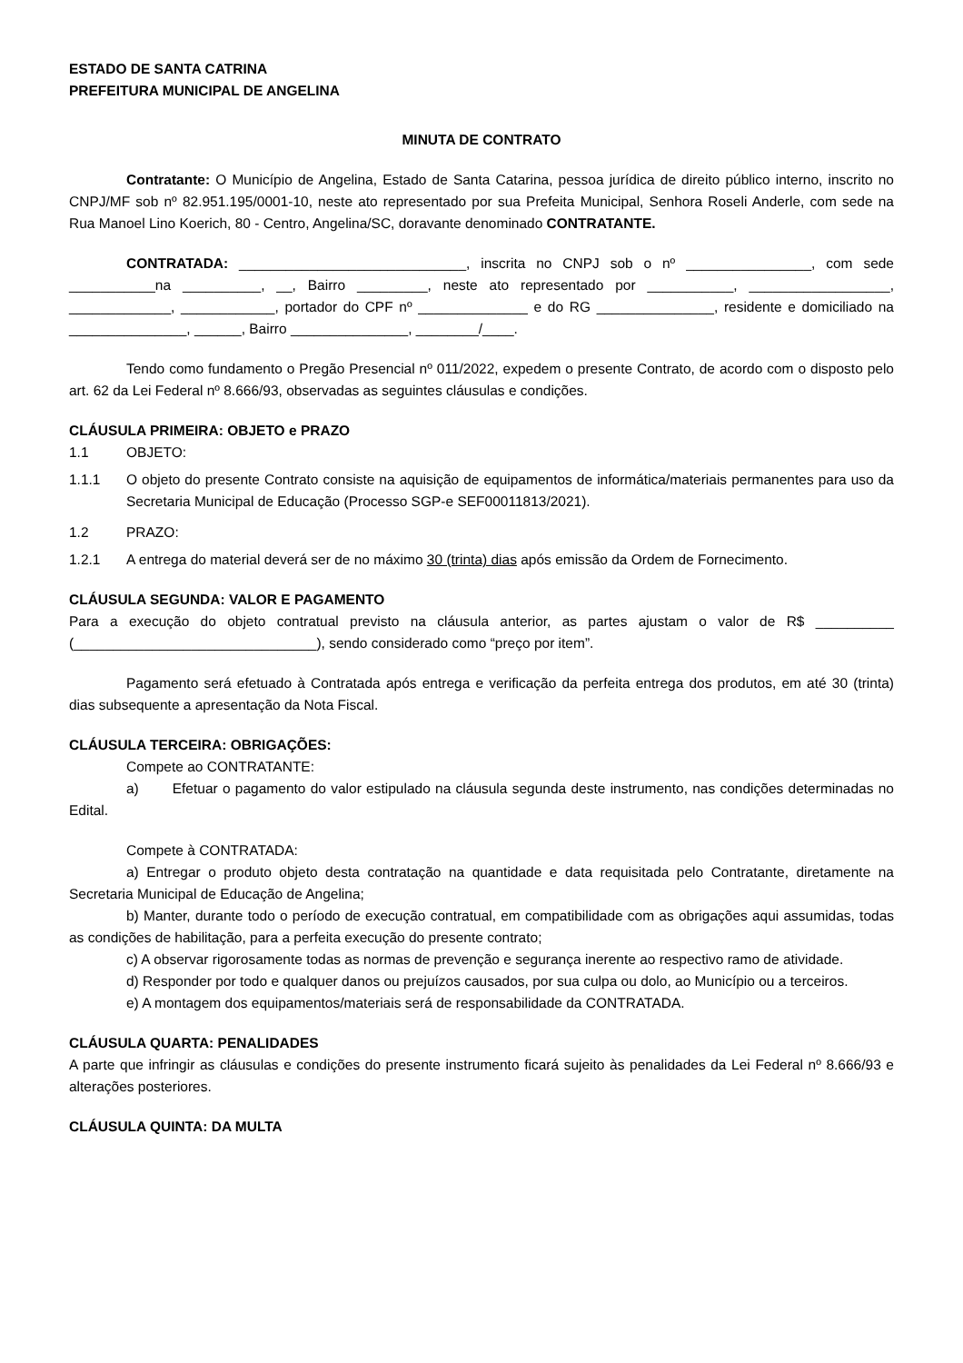ESTADO DE SANTA CATRINA
PREFEITURA MUNICIPAL DE ANGELINA
MINUTA DE CONTRATO
Contratante: O Município de Angelina, Estado de Santa Catarina, pessoa jurídica de direito público interno, inscrito no CNPJ/MF sob nº 82.951.195/0001-10, neste ato representado por sua Prefeita Municipal, Senhora Roseli Anderle, com sede na Rua Manoel Lino Koerich, 80 - Centro, Angelina/SC, doravante denominado CONTRATANTE.
CONTRATADA: _____________________________, inscrita no CNPJ sob o nº ________________, com sede ___________na __________, __, Bairro _________, neste ato representado por ___________, __________________, _____________, ____________, portador do CPF nº ______________ e do RG _______________, residente e domiciliado na _______________, ______, Bairro _______________, ________/____.
Tendo como fundamento o Pregão Presencial nº 011/2022, expedem o presente Contrato, de acordo com o disposto pelo art. 62 da Lei Federal nº 8.666/93, observadas as seguintes cláusulas e condições.
CLÁUSULA PRIMEIRA: OBJETO e PRAZO
1.1 OBJETO:
1.1.1 O objeto do presente Contrato consiste na aquisição de equipamentos de informática/materiais permanentes para uso da Secretaria Municipal de Educação (Processo SGP-e SEF00011813/2021).
1.2 PRAZO:
1.2.1 A entrega do material deverá ser de no máximo 30 (trinta) dias após emissão da Ordem de Fornecimento.
CLÁUSULA SEGUNDA: VALOR E PAGAMENTO
Para a execução do objeto contratual previsto na cláusula anterior, as partes ajustam o valor de R$ __________ (_______________________________), sendo considerado como “preço por item”.
Pagamento será efetuado à Contratada após entrega e verificação da perfeita entrega dos produtos, em até 30 (trinta) dias subsequente a apresentação da Nota Fiscal.
CLÁUSULA TERCEIRA: OBRIGAÇÕES:
Compete ao CONTRATANTE:
a) Efetuar o pagamento do valor estipulado na cláusula segunda deste instrumento, nas condições determinadas no Edital.
Compete à CONTRATADA:
a) Entregar o produto objeto desta contratação na quantidade e data requisitada pelo Contratante, diretamente na Secretaria Municipal de Educação de Angelina;
b) Manter, durante todo o período de execução contratual, em compatibilidade com as obrigações aqui assumidas, todas as condições de habilitação, para a perfeita execução do presente contrato;
c) A observar rigorosamente todas as normas de prevenção e segurança inerente ao respectivo ramo de atividade.
d) Responder por todo e qualquer danos ou prejuízos causados, por sua culpa ou dolo, ao Município ou a terceiros.
e) A montagem dos equipamentos/materiais será de responsabilidade da CONTRATADA.
CLÁUSULA QUARTA: PENALIDADES
A parte que infringir as cláusulas e condições do presente instrumento ficará sujeito às penalidades da Lei Federal nº 8.666/93 e alterações posteriores.
CLÁUSULA QUINTA: DA MULTA